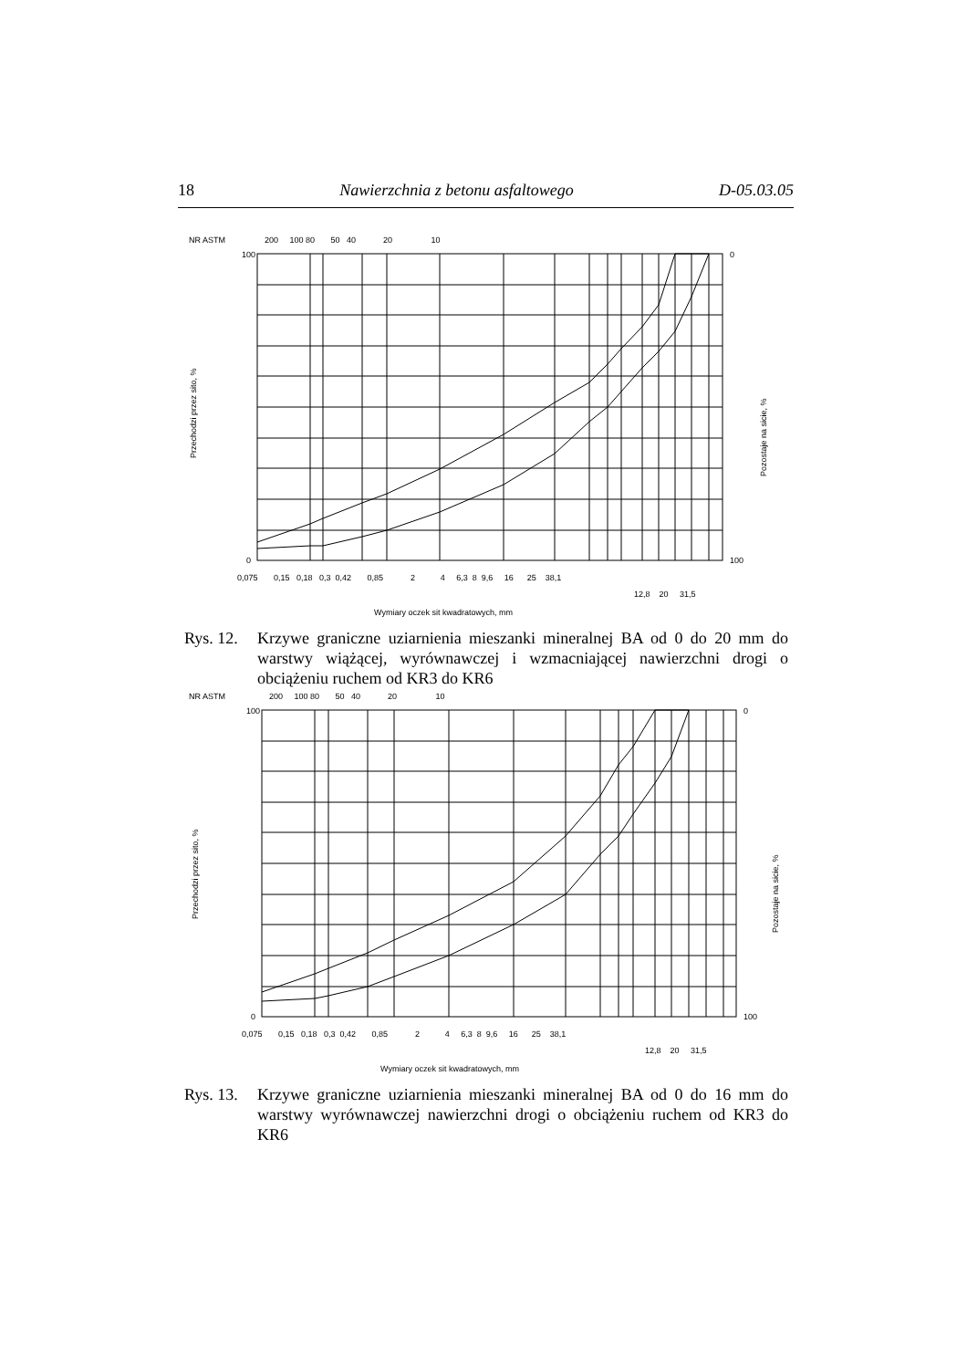18 Nawierzchnia z betonu asfaltowego D-05.03.05
NR ASTM
200 100 80 50 40 20 10
100
0
0
100
Przechodzi przez sito, %
Pozostaje na sicie, %
0,075 0,15 0,18 0,3 0,42 0,85 2 4 6,3 8 9,6 16 25 38,1
12,8 20 31,5
Wymiary oczek sit kwadratowych, mm
Rys. 12. Krzywe graniczne uziarnienia mieszanki mineralnej BA od 0 do 20 mm do warstwy wiążącej, wyrównawczej i wzmacniającej nawierzchni drogi o obciążeniu ruchem od KR3 do KR6
NR ASTM
200 100 80 50 40 20 10
100
0
0
100
Przechodzi przez sito, %
Pozostaje na sicie, %
0,075 0,15 0,18 0,3 0,42 0,85 2 4 6,3 8 9,6 16 25 38,1
12,8 20 31,5
Wymiary oczek sit kwadratowych, mm
Rys. 13. Krzywe graniczne uziarnienia mieszanki mineralnej BA od 0 do 16 mm do warstwy wyrównawczej nawierzchni drogi o obciążeniu ruchem od KR3 do KR6